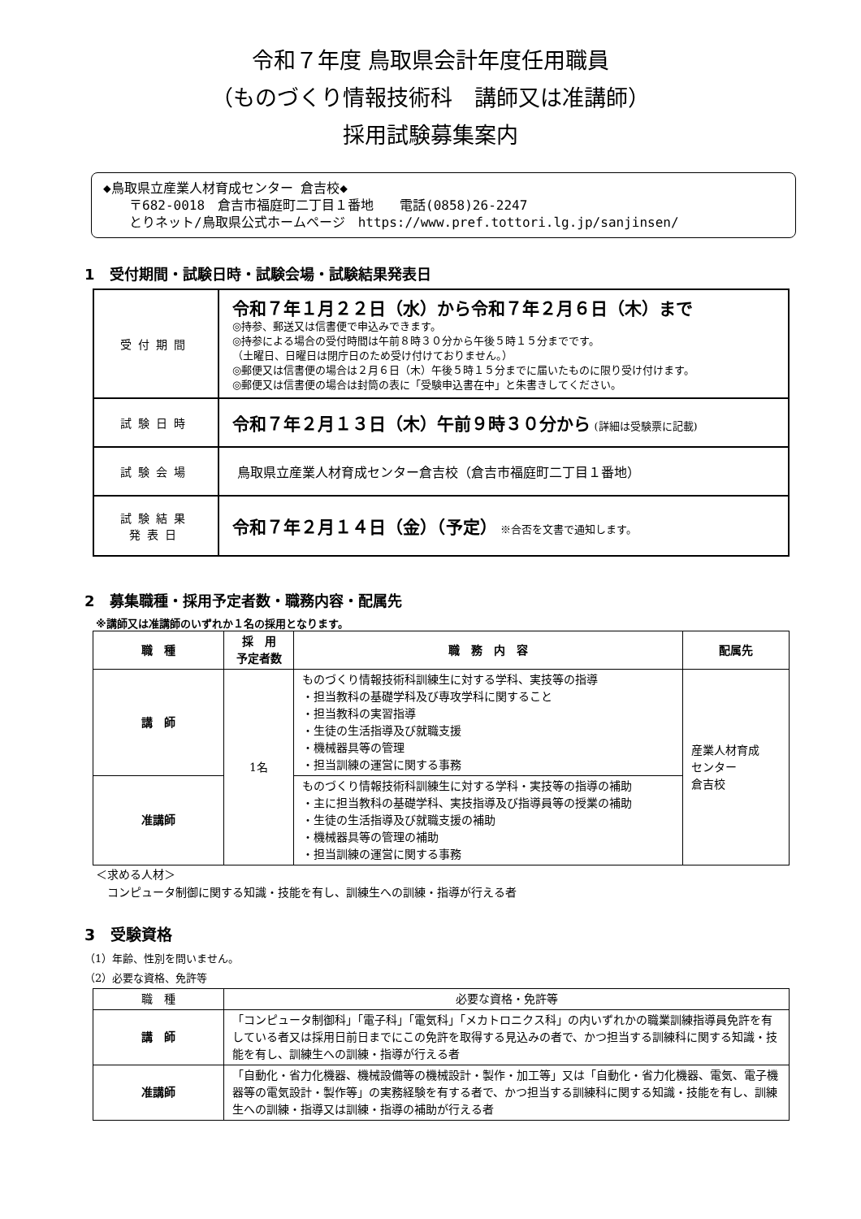令和７年度 鳥取県会計年度任用職員
（ものづくり情報技術科　講師又は准講師）
採用試験募集案内
◆鳥取県立産業人材育成センター 倉吉校◆
　　〒682-0018　倉吉市福庭町二丁目１番地　　電話(0858)26-2247
　　とりネット/鳥取県公式ホームページ　https://www.pref.tottori.lg.jp/sanjinsen/
1　受付期間・試験日時・試験会場・試験結果発表日
| 受付期間 | 令和７年１月２２日（水）から令和７年２月６日（木）まで ◎持参、郵送又は信書便で申込みできます。 ◎持参による場合の受付時間は午前８時３０分から午後５時１５分までです。 （土曜日、日曜日は閉庁日のため受け付けておりません。） ◎郵便又は信書便の場合は２月６日（木）午後５時１５分までに届いたものに限り受け付けます。 ◎郵便又は信書便の場合は封筒の表に「受験申込書在中」と朱書きしてください。 |
| 試験日時 | 令和７年２月１３日（木）午前９時３０分から (詳細は受験票に記載) |
| 試験会場 | 鳥取県立産業人材育成センター倉吉校（倉吉市福庭町二丁目１番地） |
| 試験結果 発表日 | 令和７年２月１４日（金）（予定） ※合否を文書で通知します。 |
2　募集職種・採用予定者数・職務内容・配属先
※講師又は准講師のいずれか１名の採用となります。
| 職 種 | 採 用 予定者数 | 職 務 内 容 | 配属先 |
| --- | --- | --- | --- |
| 講 師 | 1名 | ものづくり情報技術科訓練生に対する学科、実技等の指導 ・担当教科の基礎学科及び専攻学科に関すること ・担当教科の実習指導 ・生徒の生活指導及び就職支援 ・機械器具等の管理 ・担当訓練の運営に関する事務 | 産業人材育成 センター 倉吉校 |
| 准講師 | | ものづくり情報技術科訓練生に対する学科・実技等の指導の補助 ・主に担当教科の基礎学科、実技指導及び指導員等の授業の補助 ・生徒の生活指導及び就職支援の補助 ・機械器具等の管理の補助 ・担当訓練の運営に関する事務 | |
＜求める人材＞
　コンピュータ制御に関する知識・技能を有し、訓練生への訓練・指導が行える者
3　受験資格
（1）年齢、性別を問いません。
（2）必要な資格、免許等
| 職 種 | 必要な資格・免許等 |
| 講 師 | 「コンピュータ制御科」「電子科」「電気科」「メカトロニクス科」の内いずれかの職業訓練指導員免許を有している者又は採用日前日までにこの免許を取得する見込みの者で、かつ担当する訓練科に関する知識・技能を有し、訓練生への訓練・指導が行える者 |
| 准講師 | 「自動化・省力化機器、機械設備等の機械設計・製作・加工等」又は「自動化・省力化機器、電気、電子機器等の電気設計・製作等」の実務経験を有する者で、かつ担当する訓練科に関する知識・技能を有し、訓練生への訓練・指導又は訓練・指導の補助が行える者 |